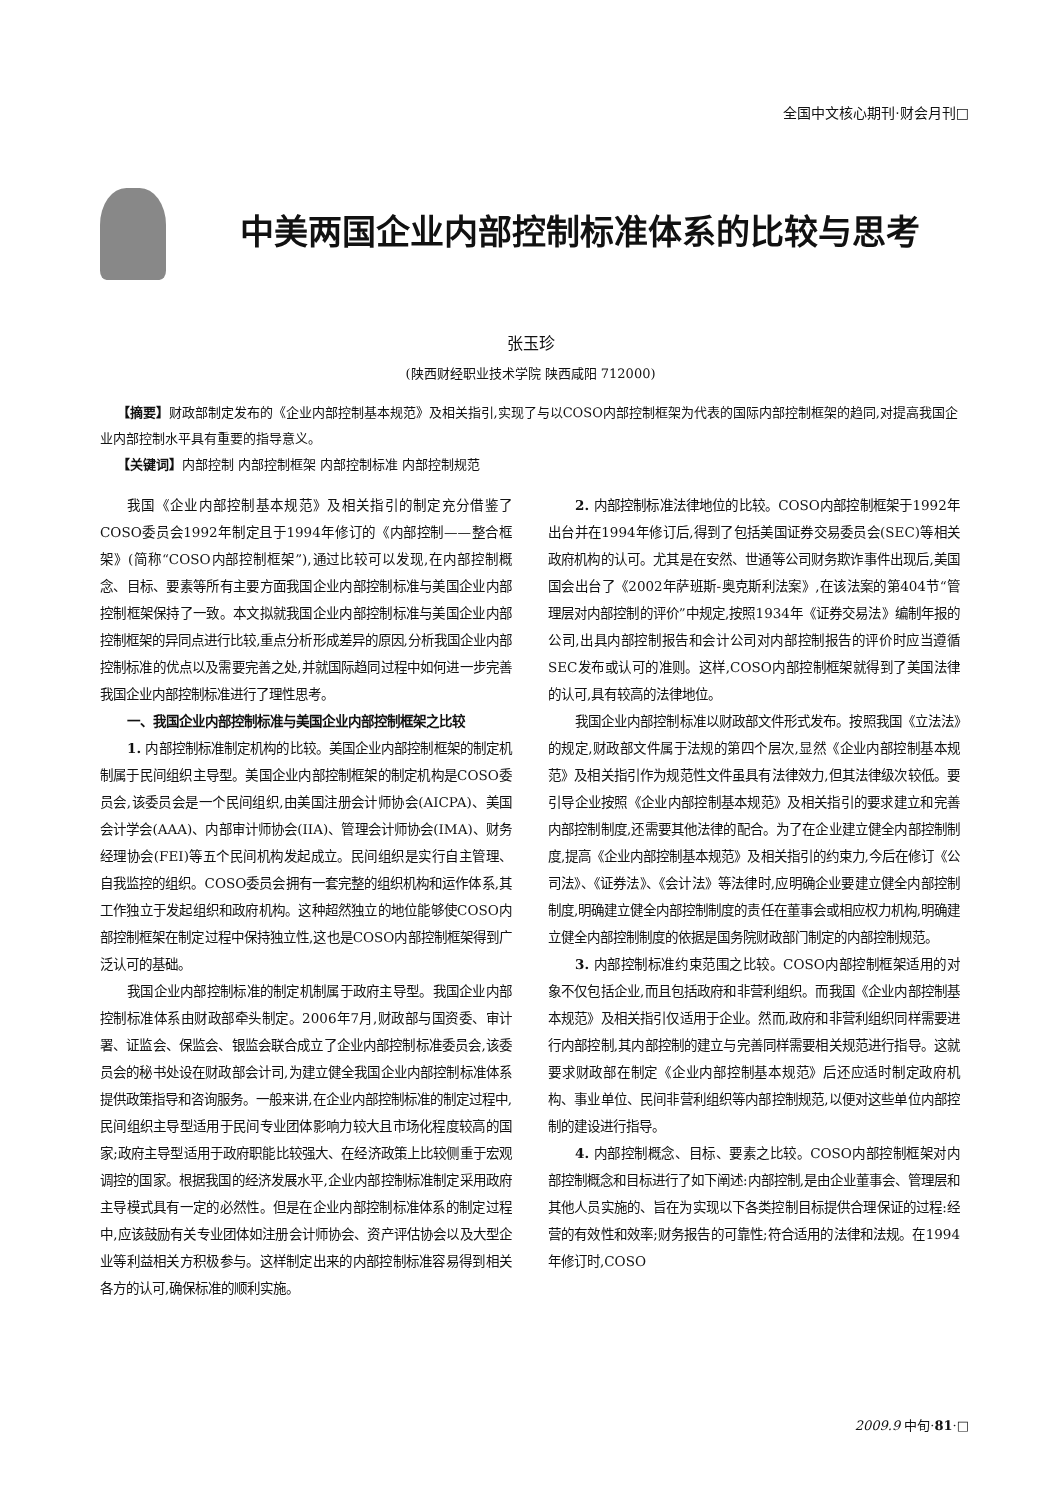全国中文核心期刊·财会月刊□
中美两国企业内部控制标准体系的比较与思考
张玉珍
(陕西财经职业技术学院 陕西咸阳 712000)
【摘要】财政部制定发布的《企业内部控制基本规范》及相关指引,实现了与以COSO内部控制框架为代表的国际内部控制框架的趋同,对提高我国企业内部控制水平具有重要的指导意义。
【关键词】内部控制 内部控制框架 内部控制标准 内部控制规范
我国《企业内部控制基本规范》及相关指引的制定充分借鉴了COSO委员会1992年制定且于1994年修订的《内部控制——整合框架》(简称“COSO内部控制框架”),通过比较可以发现,在内部控制概念、目标、要素等所有主要方面我国企业内部控制标准与美国企业内部控制框架保持了一致。本文拟就我国企业内部控制标准与美国企业内部控制框架的异同点进行比较,重点分析形成差异的原因,分析我国企业内部控制标准的优点以及需要完善之处,并就国际趋同过程中如何进一步完善我国企业内部控制标准进行了理性思考。
一、我国企业内部控制标准与美国企业内部控制框架之比较
1. 内部控制标准制定机构的比较。美国企业内部控制框架的制定机制属于民间组织主导型。美国企业内部控制框架的制定机构是COSO委员会,该委员会是一个民间组织,由美国注册会计师协会(AICPA)、美国会计学会(AAA)、内部审计师协会(IIA)、管理会计师协会(IMA)、财务经理协会(FEI)等五个民间机构发起成立。民间组织是实行自主管理、自我监控的组织。COSO委员会拥有一套完整的组织机构和运作体系,其工作独立于发起组织和政府机构。这种超然独立的地位能够使COSO内部控制框架在制定过程中保持独立性,这也是COSO内部控制框架得到广泛认可的基础。
我国企业内部控制标准的制定机制属于政府主导型。我国企业内部控制标准体系由财政部牵头制定。2006年7月,财政部与国资委、审计署、证监会、保监会、银监会联合成立了企业内部控制标准委员会,该委员会的秘书处设在财政部会计司,为建立健全我国企业内部控制标准体系提供政策指导和咨询服务。一般来讲,在企业内部控制标准的制定过程中,民间组织主导型适用于民间专业团体影响力较大且市场化程度较高的国家;政府主导型适用于政府职能比较强大、在经济政策上比较侧重于宏观调控的国家。根据我国的经济发展水平,企业内部控制标准制定采用政府主导模式具有一定的必然性。但是在企业内部控制标准体系的制定过程中,应该鼓励有关专业团体如注册会计师协会、资产评估协会以及大型企业等利益相关方积极参与。这样制定出来的内部控制标准容易得到相关各方的认可,确保标准的顺利实施。
2. 内部控制标准法律地位的比较。COSO内部控制框架于1992年出台并在1994年修订后,得到了包括美国证券交易委员会(SEC)等相关政府机构的认可。尤其是在安然、世通等公司财务欺诈事件出现后,美国国会出台了《2002年萨班斯-奥克斯利法案》,在该法案的第404节“管理层对内部控制的评价”中规定,按照1934年《证券交易法》编制年报的公司,出具内部控制报告和会计公司对内部控制报告的评价时应当遵循SEC发布或认可的准则。这样,COSO内部控制框架就得到了美国法律的认可,具有较高的法律地位。
我国企业内部控制标准以财政部文件形式发布。按照我国《立法法》的规定,财政部文件属于法规的第四个层次,显然《企业内部控制基本规范》及相关指引作为规范性文件虽具有法律效力,但其法律级次较低。要引导企业按照《企业内部控制基本规范》及相关指引的要求建立和完善内部控制制度,还需要其他法律的配合。为了在企业建立健全内部控制制度,提高《企业内部控制基本规范》及相关指引的约束力,今后在修订《公司法》、《证券法》、《会计法》等法律时,应明确企业要建立健全内部控制制度,明确建立健全内部控制制度的责任在董事会或相应权力机构,明确建立健全内部控制制度的依据是国务院财政部门制定的内部控制规范。
3. 内部控制标准约束范围之比较。COSO内部控制框架适用的对象不仅包括企业,而且包括政府和非营利组织。而我国《企业内部控制基本规范》及相关指引仅适用于企业。然而,政府和非营利组织同样需要进行内部控制,其内部控制的建立与完善同样需要相关规范进行指导。这就要求财政部在制定《企业内部控制基本规范》后还应适时制定政府机构、事业单位、民间非营利组织等内部控制规范,以便对这些单位内部控制的建设进行指导。
4. 内部控制概念、目标、要素之比较。COSO内部控制框架对内部控制概念和目标进行了如下阐述:内部控制,是由企业董事会、管理层和其他人员实施的、旨在为实现以下各类控制目标提供合理保证的过程:经营的有效性和效率;财务报告的可靠性;符合适用的法律和法规。在1994年修订时,COSO
2009.9 中旬·81·□